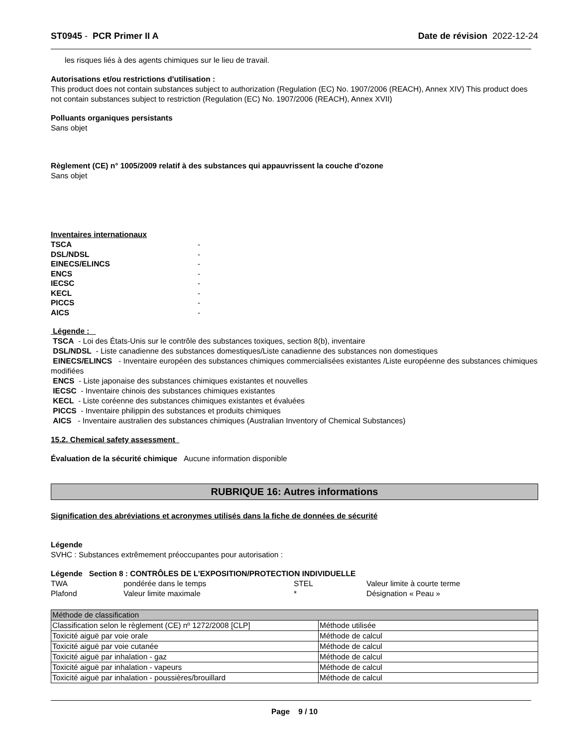ST0945 - PCR Primer II A Date de révision 2022-12-24
les risques liés à des agents chimiques sur le lieu de travail.
Autorisations et/ou restrictions d'utilisation :
This product does not contain substances subject to authorization (Regulation (EC) No. 1907/2006 (REACH), Annex XIV) This product does not contain substances subject to restriction (Regulation (EC) No. 1907/2006 (REACH), Annex XVII)
Polluants organiques persistants
Sans objet
Règlement (CE) n° 1005/2009 relatif à des substances qui appauvrissent la couche d'ozone
Sans objet
Inventaires internationaux
| TSCA | - |
| DSL/NDSL | - |
| EINECS/ELINCS | - |
| ENCS | - |
| IECSC | - |
| KECL | - |
| PICCS | - |
| AICS | - |
Légende :
TSCA - Loi des États-Unis sur le contrôle des substances toxiques, section 8(b), inventaire
DSL/NDSL - Liste canadienne des substances domestiques/Liste canadienne des substances non domestiques
EINECS/ELINCS - Inventaire européen des substances chimiques commercialisées existantes /Liste européenne des substances chimiques modifiées
ENCS - Liste japonaise des substances chimiques existantes et nouvelles
IECSC - Inventaire chinois des substances chimiques existantes
KECL - Liste coréenne des substances chimiques existantes et évaluées
PICCS - Inventaire philippin des substances et produits chimiques
AICS - Inventaire australien des substances chimiques (Australian Inventory of Chemical Substances)
15.2. Chemical safety assessment
Évaluation de la sécurité chimique Aucune information disponible
RUBRIQUE 16: Autres informations
Signification des abréviations et acronymes utilisés dans la fiche de données de sécurité
Légende
SVHC : Substances extrêmement préoccupantes pour autorisation :
Légende Section 8 : CONTRÔLES DE L’EXPOSITION/PROTECTION INDIVIDUELLE
| TWA | pondérée dans le temps | STEL | Valeur limite à courte terme |
| Plafond | Valeur limite maximale | * | Désignation « Peau » |
| Méthode de classification | |
| Classification selon le règlement (CE) nº 1272/2008 [CLP] | Méthode utilisée |
| Toxicité aiguë par voie orale | Méthode de calcul |
| Toxicité aiguë par voie cutanée | Méthode de calcul |
| Toxicité aiguë par inhalation - gaz | Méthode de calcul |
| Toxicité aiguë par inhalation - vapeurs | Méthode de calcul |
| Toxicité aiguë par inhalation - poussières/brouillard | Méthode de calcul |
Page 9 / 10